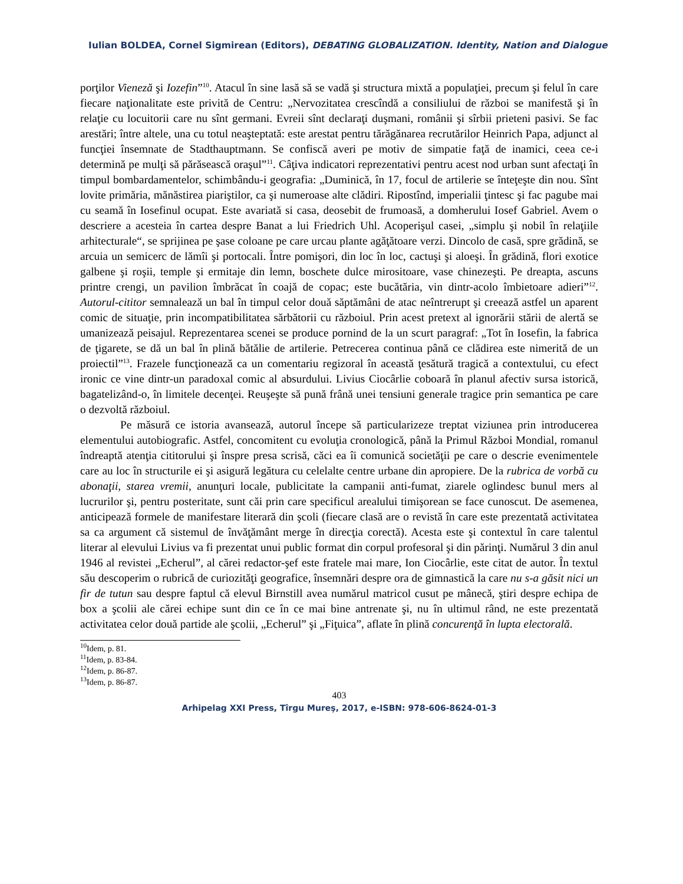Iulian BOLDEA, Cornel Sigmirean (Editors), DEBATING GLOBALIZATION. Identity, Nation and Dialogue
porţilor Vieneză şi Iozefin”<sup>10</sup>. Atacul în sine lasă să se vadă şi structura mixtă a populaţiei, precum şi felul în care fiecare naţionalitate este privită de Centru: „Nervozitatea crescîndă a consiliului de război se manifestă şi în relaţie cu locuitorii care nu sînt germani. Evreii sînt declaraţi duşmani, românii şi sîrbii prieteni pasivi. Se fac arestări; între altele, una cu totul neaşteptată: este arestat pentru tărăgănarea recrutărilor Heinrich Papa, adjunct al funcţiei însemnate de Stadthauptmann. Se confiscă averi pe motiv de simpatie faţă de inamici, ceea ce-i determină pe mulţi să părăsească oraşul”<sup>11</sup>. Câţiva indicatori reprezentativi pentru acest nod urban sunt afectaţi în timpul bombardamentelor, schimbându-i geografia: „Duminică, în 17, focul de artilerie se înteţeşte din nou. Sînt lovite primăria, mănăstirea piariştilor, ca şi numeroase alte clădiri. Ripostînd, imperialii ţintesc şi fac pagube mai cu seamă în Iosefinul ocupat. Este avariată si casa, deosebit de frumoasă, a domherului Iosef Gabriel. Avem o descriere a acesteia în cartea despre Banat a lui Friedrich Uhl. Acoperişul casei, „simplu şi nobil în relaţiile arhitecturale“, se sprijinea pe şase coloane pe care urcau plante agăţătoare verzi. Dincolo de casă, spre grădină, se arcuia un semicerc de lămîi şi portocali. Între pomişori, din loc în loc, cactuşi şi aloeşi. În grădină, flori exotice galbene şi roşii, temple şi ermitaje din lemn, boschete dulce mirositoare, vase chinezeşti. Pe dreapta, ascuns printre crengi, un pavilion îmbrăcat în coajă de copac; este bucătăria, vin dintr-acolo îmbietoare adieri”<sup>12</sup>. Autorul-cititor semnalează un bal în timpul celor două săptămâni de atac neîntrerupt şi creează astfel un aparent comic de situaţie, prin incompatibilitatea sărbătorii cu războiul. Prin acest pretext al ignorării stării de alertă se umanizează peisajul. Reprezentarea scenei se produce pornind de la un scurt paragraf: „Tot în Iosefin, la fabrica de ţigarete, se dă un bal în plină bătălie de artilerie. Petrecerea continua până ce clădirea este nimerită de un proiectil”<sup>13</sup>. Frazele funcţionează ca un comentariu regizoral în această ţesătură tragică a contextului, cu efect ironic ce vine dintr-un paradoxal comic al absurdului. Livius Ciocârlie coboară în planul afectiv sursa istorică, bagatelizând-o, în limitele decenţei. Reuşeşte să pună frână unei tensiuni generale tragice prin semantica pe care o dezvoltă războiul.
Pe măsură ce istoria avansează, autorul începe să particularizeze treptat viziunea prin introducerea elementului autobiografic. Astfel, concomitent cu evoluţia cronologică, până la Primul Război Mondial, romanul îndreaptă atenţia cititorului şi înspre presa scrisă, căci ea îi comunică societăţii pe care o descrie evenimentele care au loc în structurile ei şi asigură legătura cu celelalte centre urbane din apropiere. De la rubrica de vorbă cu abonaţii, starea vremii, anunţuri locale, publicitate la campanii anti-fumat, ziarele oglindesc bunul mers al lucrurilor şi, pentru posteritate, sunt căi prin care specificul arealului timişorean se face cunoscut. De asemenea, anticipează formele de manifestare literară din şcoli (fiecare clasă are o revistă în care este prezentată activitatea sa ca argument că sistemul de învăţământ merge în direcţia corectă). Acesta este şi contextul în care talentul literar al elevului Livius va fi prezentat unui public format din corpul profesoral şi din părinţi. Numărul 3 din anul 1946 al revistei „Echerul”, al cărei redactor-şef este fratele mai mare, Ion Ciocârlie, este citat de autor. În textul său descoperim o rubrică de curiozităţi geografice, însemnări despre ora de gimnastică la care nu s-a găsit nici un fir de tutun sau despre faptul că elevul Birnstill avea numărul matricol cusut pe mânecă, ştiri despre echipa de box a şcolii ale cărei echipe sunt din ce în ce mai bine antrenate şi, nu în ultimul rând, ne este prezentată activitatea celor două partide ale şcolii, „Echerul” şi „Fiţuica”, aflate în plină concurenţă în lupta electorală.
<sup>10</sup> Idem, p. 81.
<sup>11</sup> Idem, p. 83-84.
<sup>12</sup> Idem, p. 86-87.
<sup>13</sup> Idem, p. 86-87.
403
Arhipelag XXI Press, Tîrgu Mureş, 2017, e-ISBN: 978-606-8624-01-3